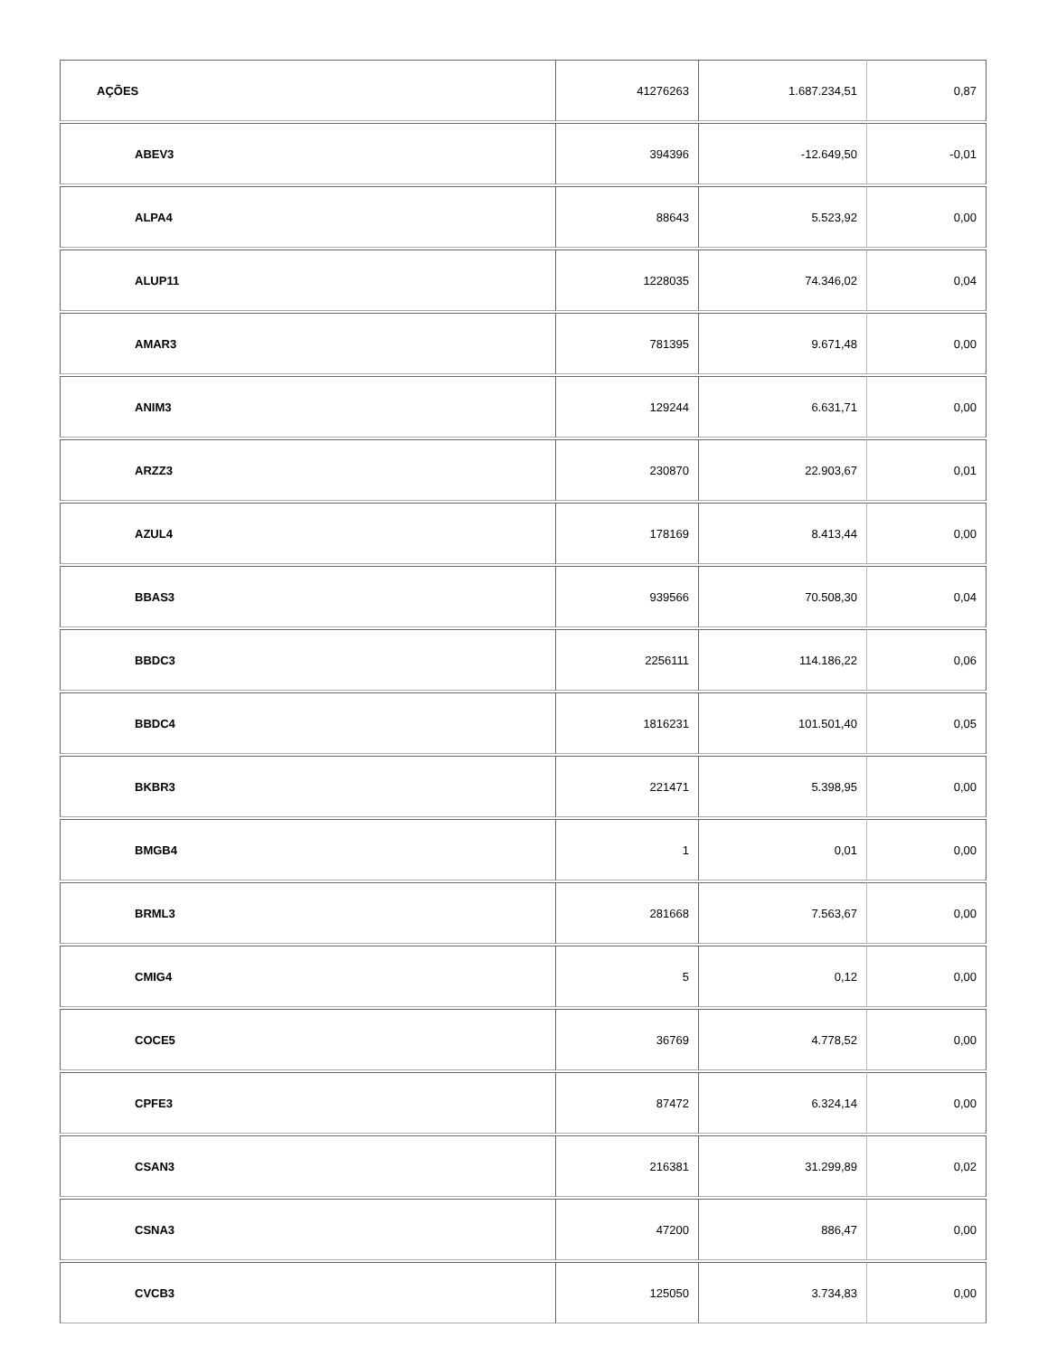| AÇÕES | 41276263 | 1.687.234,51 | 0,87 |
| ABEV3 | 394396 | -12.649,50 | -0,01 |
| ALPA4 | 88643 | 5.523,92 | 0,00 |
| ALUP11 | 1228035 | 74.346,02 | 0,04 |
| AMAR3 | 781395 | 9.671,48 | 0,00 |
| ANIM3 | 129244 | 6.631,71 | 0,00 |
| ARZZ3 | 230870 | 22.903,67 | 0,01 |
| AZUL4 | 178169 | 8.413,44 | 0,00 |
| BBAS3 | 939566 | 70.508,30 | 0,04 |
| BBDC3 | 2256111 | 114.186,22 | 0,06 |
| BBDC4 | 1816231 | 101.501,40 | 0,05 |
| BKBR3 | 221471 | 5.398,95 | 0,00 |
| BMGB4 | 1 | 0,01 | 0,00 |
| BRML3 | 281668 | 7.563,67 | 0,00 |
| CMIG4 | 5 | 0,12 | 0,00 |
| COCE5 | 36769 | 4.778,52 | 0,00 |
| CPFE3 | 87472 | 6.324,14 | 0,00 |
| CSAN3 | 216381 | 31.299,89 | 0,02 |
| CSNA3 | 47200 | 886,47 | 0,00 |
| CVCB3 | 125050 | 3.734,83 | 0,00 |